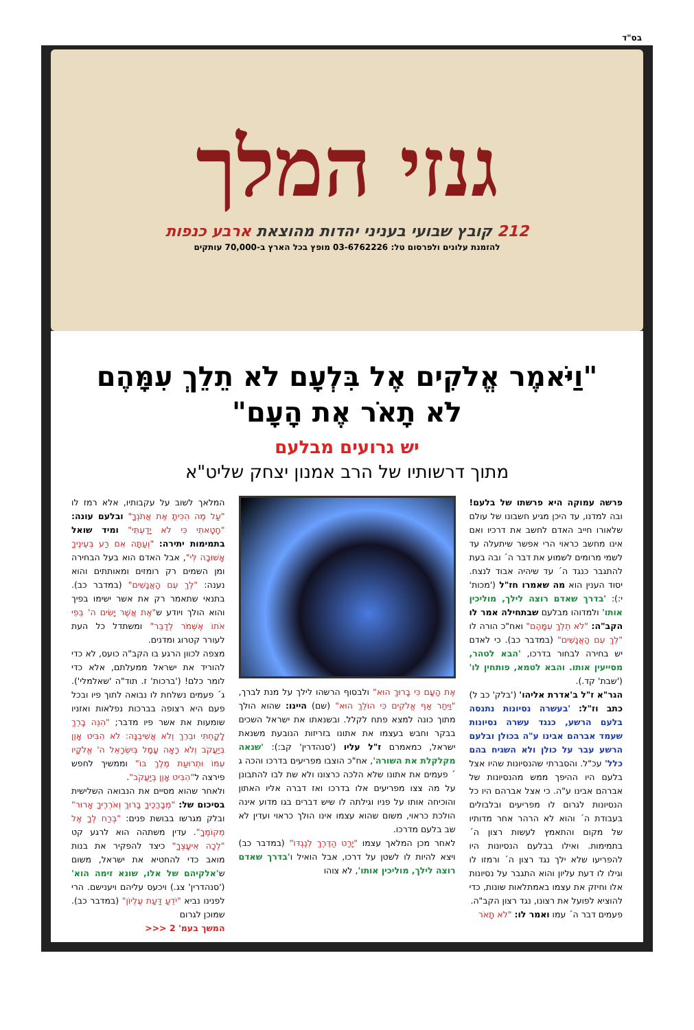בס"ד
גנזי המלך
212 קובץ שבועי בעניני יהדות מהוצאת ארבע כנפות
להזמנת עלונים ולפרסום טל: 03-6762226 מופץ בכל הארץ ב-70,000 עותקים
"וַיֹּאמֶר אֱלֹקִים אֶל בִּלְעָם לֹא תֵלֵךְ עִמָּהֶם
לֹא תָאֹר אֶת הָעָם"
יש גרועים מבלעם
מתוך דרשותיו של הרב אמנון יצחק שליט"א
פרשה עמוקה היא פרשתו של בלעם! ובה למדנו, עד היכן מגיע חשבונו של עולם שלאורו חייב האדם לחשב את דרכיו ואם אינו מחשב כראוי הרי אפשר שיתעלה עד לשמי מרומים לשמוע את דבר ה´ ובה בעת להתגבר כנגד ה´ עד שיהיה אבוד לנצח. יסוד הענין הוא מה שאמרו חז"ל ('מכות' י:): 'בדרך שאדם רוצה לילך, מוליכין אותו' ולמדוהו מבלעם שבתחילה אמר לו הקב"ה: "לֹא תֵלֵךְ עִמָּהֶם" ואח"כ הורה לו "לֵךְ עִם הָאֲנָשִׁים" (במדבר כב). כי לאדם יש בחירה לבחור בדרכו, 'הבא לטהר, מסייעין אותו. והבא לטמא, פותחין לו' ('שבת' קד.).
הגר"א ז"ל ב'אדרת אליהו' ('בלק' כב ל) כתב וז"ל: 'בעשרה נסיונות נתנסה בלעם הרשע, כנגד עשרה נסיונות שעמד אברהם אבינו ע"ה בכולן ובלעם הרשע עבר על כולן ולא השגיח בהם כלל' עכ"ל. והסברתי שהנסיונות שהיו אצל בלעם היו ההיפך ממש מהנסיונות של אברהם אבינו ע"ה. כי אצל אברהם היו כל הנסיונות לגרום לו מפריעים ובלבולים בעבודת ה´ והוא לא הרהר אחר מדותיו של מקום והתאמץ לעשות רצון ה´ בתמימות. ואילו בבלעם הנסיונות היו להפריעו שלא ילך נגד רצון ה´ ורמזו לו וגילו לו דעת עליון והוא התגבר על נסיונות אלו וחיזק את עצמו באמתלאות שונות, כדי להוציא לפועל את רצונו, נגד רצון הקב"ה.
פעמים דבר ה´ עמו ואמר לו: "לֹא תָאֹר
אֶת הָעָם כִּי בָרוּךְ הוּא" ולבסוף הרשהו לילך על מנת לברך, "וַיִּחַר אַף אֱלֹקִים כִּי הוֹלֵךְ הוּא" (שם) היינו: שהוא הולך מתוך כונה למצא פתח לקלל. ובשנאתו את ישראל השכים בבקר וחבש בעצמו את אתונו בזריזות הנובעת משנאת ישראל, כמאמרם ז"ל עליו ('סנהדרין' קב:): 'שנאה מקלקלת את השורה', אח"כ הוצבו מפריעים בדרכו והכה ג´ פעמים את אתונו שלא הלכה כרצונו ולא שת לבו להתבונן על מה צצו מפריעים אלו בדרכו ואז דברה אליו האתון והוכיחה אותו על פניו וגילתה לו שיש דברים בגו מדוע אינה הולכת כראוי, משום שהוא עצמו אינו הולך כראוי ועדין לא שב בלעם מדרכו.
לאחר מכן המלאך עצמו "יָרַט הַדֶּרֶךְ לְנֶגְדּוֹ" (במדבר כב) ויצא להיות לו לשטן על דרכו, אבל הואיל ו'בדרך שאדם רוצה לילך, מוליכין אותו', לא צוהו
המלאך לשוב על עקבותיו, אלא רמז לו "עַל מֶה הִכִּיתָ אֶת אֲתֹנְךָ" ובלעם עונה: "חָטָאתִי כִּי לֹא יָדַעְתִּי" ומיד שואל בתמימות יתירה: "וְעַתָּה אִם רַע בְּעֵינֶיךָ אָשׁוּבָה לִּי", אבל האדם הוא בעל הבחירה ומן השמים רק רומזים ומאותתים והוא נענה: "לֵךְ עִם הָאֲנָשִׁים" (במדבר כב). בתנאי שתאמר רק את אשר ישימו בפיך והוא הולך ויודע ש"אֶת אֲשֶׁר יָשִׂים ה' בְּפִי אֹתוֹ אֶשְׁמֹר לְדַבֵּר" ומשתדל כל העת לעורר קטרוג ומדנים.
מצפה לכוון הרגע בו הקב"ה כועס, לא כדי להוריד את ישראל ממעלתם, אלא כדי לומר כלם! ('ברכות' ז. תוד"ה 'שאלמלי'). ג´ פעמים נשלחת לו נבואה לתוך פיו ובכל פעם היא רצופה בברכות נפלאות ואזניו שומעות את אשר פיו מדבר; "הִנֵּה בָרֵךְ לָקָחְתִּי וּבֵרֵךְ וְלֹא אֲשִׁיבֶנָּה: לֹא הִבִּיט אָוֶן בְּיַעֲקֹב וְלֹא רָאָה עָמָל בְּיִשְׂרָאֵל ה' אֱלֹקָיו עִמּוֹ וּתְרוּעַת מֶלֶךְ בּוֹ" וממשיך לחפש פירצה ל"הִבִּיט אָוֶן בְּיַעֲקֹב".
ולאחר שהוא מסיים את הנבואה השלישית בסיכום של: "מְבָרֲכֶיךָ בָרוּךְ וְאֹרְרֶיךָ אָרוּר" ובלק מגרשו בבושת פנים: "בְּרַח לְךָ אֶל מְקוֹמֶךָ". עדין משתהה הוא לרגע קט "לְכָה אִיעָצְךָ" כיצד להפקיר את בנות מואב כדי להחטיא את ישראל, משום ש'אלקיהם של אלו, שונא זימה הוא' ('סנהדרין' צג.) ויכעס עליהם ויענישם. הרי לפנינו נביא "יֹדֵעַ דַּעַת עֶלְיוֹן" (במדבר כב). שמוכן לגרום
המשך בעמ' 2 <<<